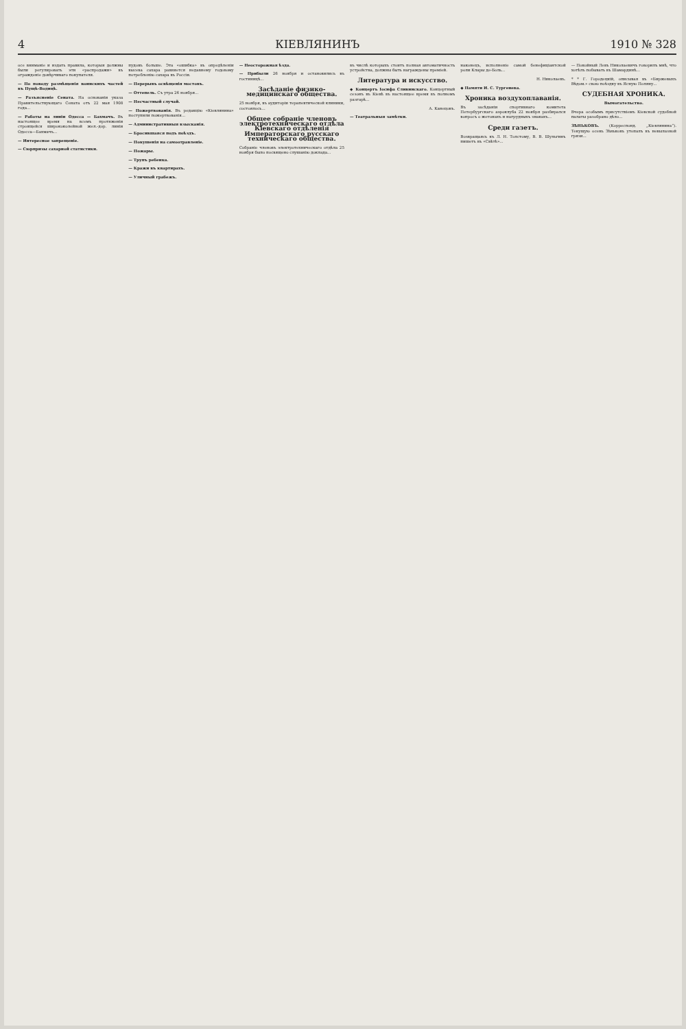4 КІЕВЛЯНИНЪ 1910 № 328
осе вниманіе и издать правила, которыя должны были регулировать эти «распродажи» въ огражденіе довѣрчиваго покупателя.
— По поводу размѣщенія воинскихъ частей въ Пущѣ-Водицѣ.
— Разъясненіе Сената. На основаніи указа Правительствующаго Сената отъ 22 мая 1908 года...
— Работы на линіи Одесса — Бахмачъ. Въ настоящее время на всемъ протяженіи строящейся ширококолейной жел.-дор. линіи Одесса—Бахмачъ...
— Интересное запрещеніе.
— Сюрпризы сахарной статистики.
пудовъ больше. Эта «ошибка» въ опредѣленіи высева сахара равняется недавнему годовому потребленію сахара въ Россіи.
— Перерывъ освѣщенія мостовъ.
— Оттепель. Съ утра 26 ноября...
— Несчастный случай.
— Пожертвованія. Въ редакцію «Кіевлянина» поступили пожертвованія...
— Административныя взысканія.
— Бросившаяся подъ поѣздъ.
— Покушенія на самоотравленіе.
— Пожары.
— Трупъ ребенка.
— Кражи въ квартирахъ.
— Уличный грабежъ.
— Неосторожная ѣзда.
— Прибыли 26 ноября и остановились въ гостиницѣ...
Засѣданіе физико-медицинскаго общества.
25 ноября, въ аудиторіи терапевтической клиники, состоялось...
Общее собраніе членовъ электротехническаго отдѣла Кіевскаго отдѣленія Императорскаго русскаго техническаго общества.
Собраніе членовъ электротехническаго отдѣла 25 ноября было посвящено слушанію доклада...
въ числѣ которыхъ стоитъ полная автоматичность устройства, должны быть награждены преміей.
Литература и искусство.
◆ Концертъ Іосифа Сливинскаго. Концертный сезонъ въ Кіевѣ въ настоящее время въ полномъ разгарѣ...
А. Канецовъ.
— Театральныя замѣтки.
наконецъ, исполненіе самой бенефиціантской роли Клары де-Боль...
Н. Николаевъ.
◆ Памяти И. С. Тургенева.
Хроника воздухоплаванія.
Въ засѣданіи спортивнаго комитета Петербургскаго аэроклуба 22 ноября разбирался вопросъ о жетонахъ и нагрудныхъ знакахъ...
Среди газетъ.
Возвращаясь къ Л. Н. Толстому, В. В. Шульгинъ пишетъ въ «Свѣтѣ»...
— Покойный Левъ Николаевичъ говорилъ мнѣ, что хотѣлъ побывать въ Шамардинѣ...
* * Г. Городецкій, описывая въ «Биржевыхъ Вѣдом.» свою поѣздку въ Ясную Поляну...
СУДЕБНАЯ ХРОНИКА.
Вымогательство.
Вчера особымъ присутствіемъ Кіевской судебной палаты разобрано дѣло...
ЗѢНЬКОВЪ. (Корреспонд. „Кіевлянина“). Текущую осень Зѣньковъ утопалъ въ невылазной грязи...